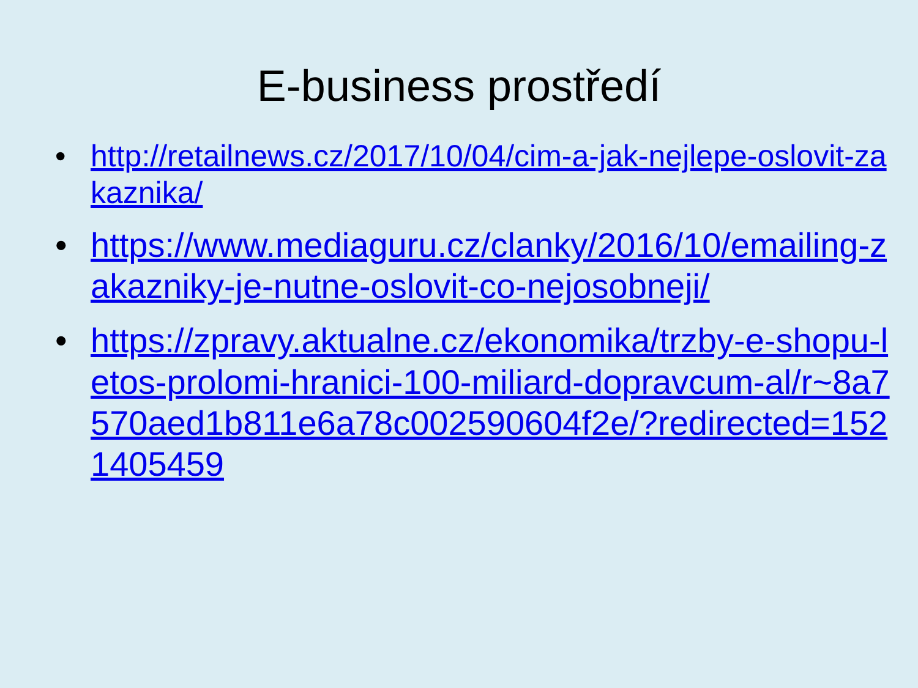E-business prostředí
• http://retailnews.cz/2017/10/04/cim-a-jak-nejlepe-oslovit-zakaznika/
• https://www.mediaguru.cz/clanky/2016/10/emailing-zakazniky-je-nutne-oslovit-co-nejosobneji/
• https://zpravy.aktualne.cz/ekonomika/trzby-e-shopu-letos-prolomi-hranici-100-miliard-dopravcum-al/r~8a7570aed1b811e6a78c002590604f2e/?redirected=1521405459